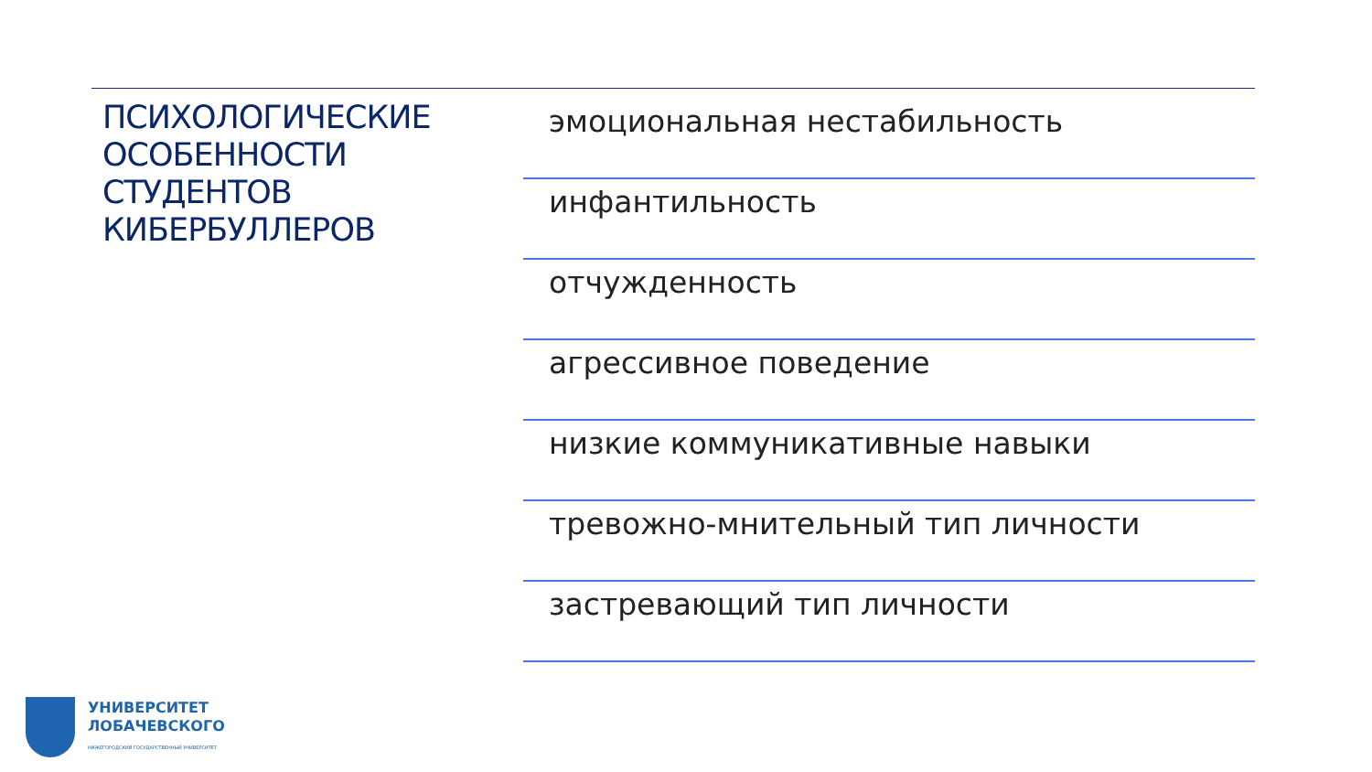ПСИХОЛОГИЧЕСКИЕ ОСОБЕННОСТИ СТУДЕНТОВ КИБЕРБУЛЛЕРОВ
эмоциональная нестабильность
инфантильность
отчужденность
агрессивное поведение
низкие коммуникативные навыки
тревожно-мнительный тип личности
застревающий тип личности
УНИВЕРСИТЕТ
ЛОБАЧЕВСКОГО
НИЖЕГОРОДСКИЙ ГОСУДАРСТВЕННЫЙ УНИВЕРСИТЕТ